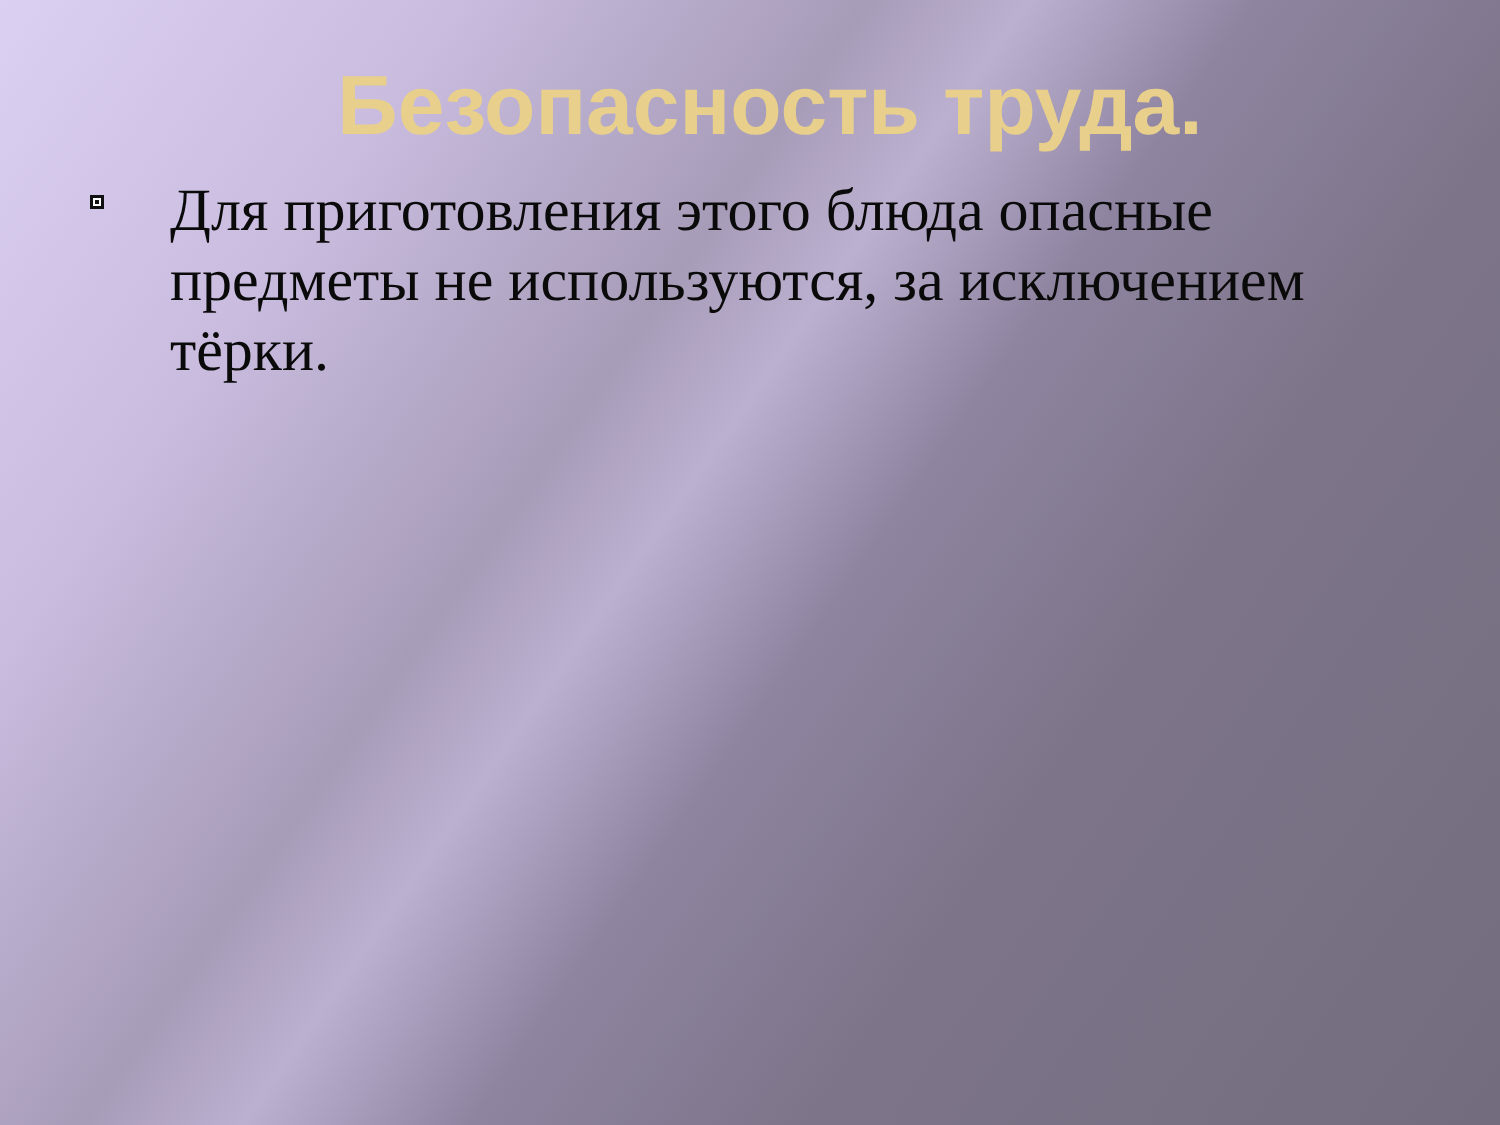Безопасность труда.
Для приготовления этого блюда опасные предметы не используются, за исключением тёрки.